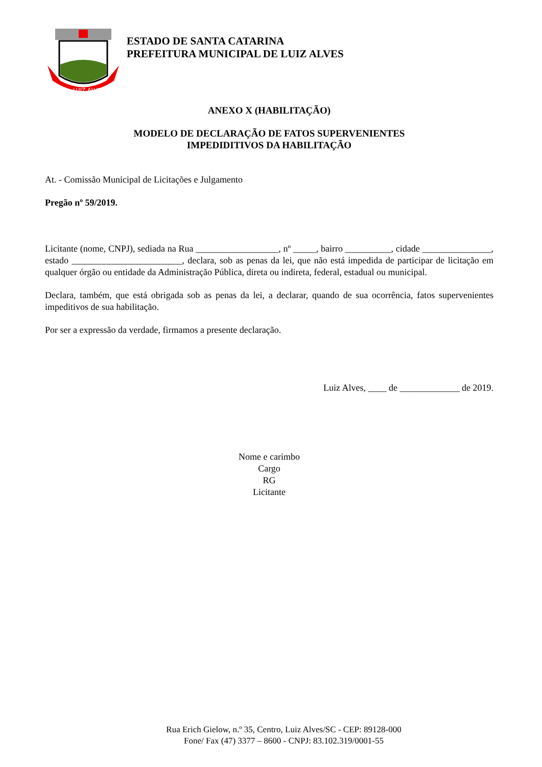LUIZ ALVES
ESTADO DE SANTA CATARINA
PREFEITURA MUNICIPAL DE LUIZ ALVES
ANEXO X (HABILITAÇÃO)
MODELO DE DECLARAÇÃO DE FATOS SUPERVENIENTES
IMPEDIDITIVOS DA HABILITAÇÃO
At. - Comissão Municipal de Licitações e Julgamento
Pregão nº 59/2019.
Licitante (nome, CNPJ), sediada na Rua __________________, nº _____, bairro __________, cidade _______________, estado ________________________, declara, sob as penas da lei, que não está impedida de participar de licitação em qualquer órgão ou entidade da Administração Pública, direta ou indireta, federal, estadual ou municipal.
Declara, também, que está obrigada sob as penas da lei, a declarar, quando de sua ocorrência, fatos supervenientes impeditivos de sua habilitação.
Por ser a expressão da verdade, firmamos a presente declaração.
Luiz Alves, ____ de _____________ de 2019.
Nome e carimbo
Cargo
RG
Licitante
Rua Erich Gielow, n.º 35, Centro, Luiz Alves/SC - CEP: 89128-000
Fone/ Fax (47) 3377 – 8600 - CNPJ: 83.102.319/0001-55